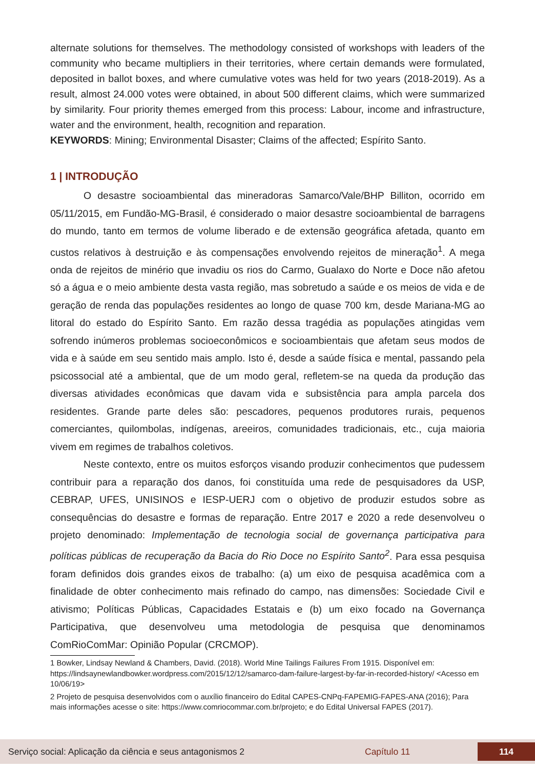alternate solutions for themselves. The methodology consisted of workshops with leaders of the community who became multipliers in their territories, where certain demands were formulated, deposited in ballot boxes, and where cumulative votes was held for two years (2018-2019). As a result, almost 24.000 votes were obtained, in about 500 different claims, which were summarized by similarity. Four priority themes emerged from this process: Labour, income and infrastructure, water and the environment, health, recognition and reparation.
KEYWORDS: Mining; Environmental Disaster; Claims of the affected; Espírito Santo.
1 | INTRODUÇÃO
O desastre socioambiental das mineradoras Samarco/Vale/BHP Billiton, ocorrido em 05/11/2015, em Fundão-MG-Brasil, é considerado o maior desastre socioambiental de barragens do mundo, tanto em termos de volume liberado e de extensão geográfica afetada, quanto em custos relativos à destruição e às compensações envolvendo rejeitos de mineração<sup>1</sup>. A mega onda de rejeitos de minério que invadiu os rios do Carmo, Gualaxo do Norte e Doce não afetou só a água e o meio ambiente desta vasta região, mas sobretudo a saúde e os meios de vida e de geração de renda das populações residentes ao longo de quase 700 km, desde Mariana-MG ao litoral do estado do Espírito Santo. Em razão dessa tragédia as populações atingidas vem sofrendo inúmeros problemas socioeconômicos e socioambientais que afetam seus modos de vida e à saúde em seu sentido mais amplo. Isto é, desde a saúde física e mental, passando pela psicossocial até a ambiental, que de um modo geral, refletem-se na queda da produção das diversas atividades econômicas que davam vida e subsistência para ampla parcela dos residentes. Grande parte deles são: pescadores, pequenos produtores rurais, pequenos comerciantes, quilombolas, indígenas, areeiros, comunidades tradicionais, etc., cuja maioria vivem em regimes de trabalhos coletivos.
Neste contexto, entre os muitos esforços visando produzir conhecimentos que pudessem contribuir para a reparação dos danos, foi constituída uma rede de pesquisadores da USP, CEBRAP, UFES, UNISINOS e IESP-UERJ com o objetivo de produzir estudos sobre as consequências do desastre e formas de reparação. Entre 2017 e 2020 a rede desenvolveu o projeto denominado: Implementação de tecnologia social de governança participativa para políticas públicas de recuperação da Bacia do Rio Doce no Espírito Santo<sup>2</sup>. Para essa pesquisa foram definidos dois grandes eixos de trabalho: (a) um eixo de pesquisa acadêmica com a finalidade de obter conhecimento mais refinado do campo, nas dimensões: Sociedade Civil e ativismo; Políticas Públicas, Capacidades Estatais e (b) um eixo focado na Governança Participativa, que desenvolveu uma metodologia de pesquisa que denominamos ComRioComMar: Opinião Popular (CRCMOP).
1 Bowker, Lindsay Newland & Chambers, David. (2018). World Mine Tailings Failures From 1915. Disponível em: https://lindsaynewlandbowker.wordpress.com/2015/12/12/samarco-dam-failure-largest-by-far-in-recorded-history/ <Acesso em 10/06/19>
2 Projeto de pesquisa desenvolvidos com o auxílio financeiro do Edital CAPES-CNPq-FAPEMIG-FAPES-ANA (2016); Para mais informações acesse o site: https://www.comriocommar.com.br/projeto; e do Edital Universal FAPES (2017).
Serviço social: Aplicação da ciência e seus antagonismos 2 Capítulo 11 114